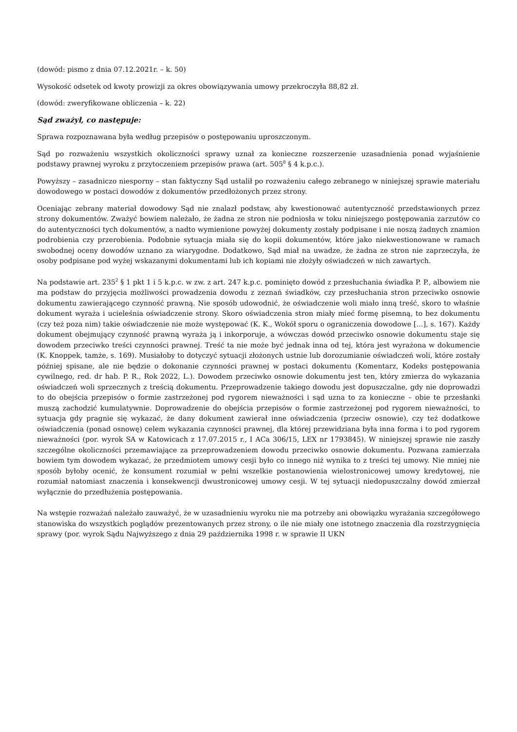(dowód: pismo z dnia 07.12.2021r. – k. 50)
Wysokość odsetek od kwoty prowizji za okres obowiązywania umowy przekroczyła 88,82 zł.
(dowód: zweryfikowane obliczenia – k. 22)
Sąd zważył, co następuje:
Sprawa rozpoznawana była według przepisów o postępowaniu uproszczonym.
Sąd po rozważeniu wszystkich okoliczności sprawy uznał za konieczne rozszerzenie uzasadnienia ponad wyjaśnienie podstawy prawnej wyroku z przytoczeniem przepisów prawa (art. 505<sup>8</sup> § 4 k.p.c.).
Powyższy – zasadniczo niesporny – stan faktyczny Sąd ustalił po rozważeniu całego zebranego w niniejszej sprawie materiału dowodowego w postaci dowodów z dokumentów przedłożonych przez strony.
Oceniając zebrany materiał dowodowy Sąd nie znalazł podstaw, aby kwestionować autentyczność przedstawionych przez strony dokumentów. Zważyć bowiem należało, że żadna ze stron nie podniosła w toku niniejszego postępowania zarzutów co do autentyczności tych dokumentów, a nadto wymienione powyżej dokumenty zostały podpisane i nie noszą żadnych znamion podrobienia czy przerobienia. Podobnie sytuacja miała się do kopii dokumentów, które jako niekwestionowane w ramach swobodnej oceny dowodów uznano za wiarygodne. Dodatkowo, Sąd miał na uwadze, że żadna ze stron nie zaprzeczyła, że osoby podpisane pod wyżej wskazanymi dokumentami lub ich kopiami nie złożyły oświadczeń w nich zawartych.
Na podstawie art. 235<sup>2</sup> § 1 pkt 1 i 5 k.p.c. w zw. z art. 247 k.p.c. pominięto dowód z przesłuchania świadka P. P., albowiem nie ma podstaw do przyjęcia możliwości prowadzenia dowodu z zeznań świadków, czy przesłuchania stron przeciwko osnowie dokumentu zawierającego czynność prawną. Nie sposób udowodnić, że oświadczenie woli miało inną treść, skoro to właśnie dokument wyraża i ucieleśnia oświadczenie strony. Skoro oświadczenia stron miały mieć formę pisemną, to bez dokumentu (czy też poza nim) takie oświadczenie nie może występować (K. K., Wokół sporu o ograniczenia dowodowe […], s. 167). Każdy dokument obejmujący czynność prawną wyraża ją i inkorporuje, a wówczas dowód przeciwko osnowie dokumentu staje się dowodem przeciwko treści czynności prawnej. Treść ta nie może być jednak inna od tej, która jest wyrażona w dokumencie (K. Knoppek, tamże, s. 169). Musiałoby to dotyczyć sytuacji złożonych ustnie lub dorozumianie oświadczeń woli, które zostały później spisane, ale nie będzie o dokonanie czynności prawnej w postaci dokumentu (Komentarz, Kodeks postępowania cywilnego, red. dr hab. P. R., Rok 2022, L.). Dowodem przeciwko osnowie dokumentu jest ten, który zmierza do wykazania oświadczeń woli sprzecznych z treścią dokumentu. Przeprowadzenie takiego dowodu jest dopuszczalne, gdy nie doprowadzi to do obejścia przepisów o formie zastrzeżonej pod rygorem nieważności i sąd uzna to za konieczne – obie te przesłanki muszą zachodzić kumulatywnie. Doprowadzenie do obejścia przepisów o formie zastrzeżonej pod rygorem nieważności, to sytuacja gdy pragnie się wykazać, że dany dokument zawierał inne oświadczenia (przeciw osnowie), czy też dodatkowe oświadczenia (ponad osnowę) celem wykazania czynności prawnej, dla której przewidziana była inna forma i to pod rygorem nieważności (por. wyrok SA w Katowicach z 17.07.2015 r., I ACa 306/15, LEX nr 1793845). W niniejszej sprawie nie zaszły szczególne okoliczności przemawiające za przeprowadzeniem dowodu przeciwko osnowie dokumentu. Pozwana zamierzała bowiem tym dowodem wykazać, że przedmiotem umowy cesji było co innego niż wynika to z treści tej umowy. Nie mniej nie sposób byłoby ocenić, że konsument rozumiał w pełni wszelkie postanowienia wielostronicowej umowy kredytowej, nie rozumiał natomiast znaczenia i konsekwencji dwustronicowej umowy cesji. W tej sytuacji niedopuszczalny dowód zmierzał wyłącznie do przedłużenia postępowania.
Na wstępie rozważań należało zauważyć, że w uzasadnieniu wyroku nie ma potrzeby ani obowiązku wyrażania szczegółowego stanowiska do wszystkich poglądów prezentowanych przez strony, o ile nie miały one istotnego znaczenia dla rozstrzygnięcia sprawy (por. wyrok Sądu Najwyższego z dnia 29 października 1998 r. w sprawie II UKN